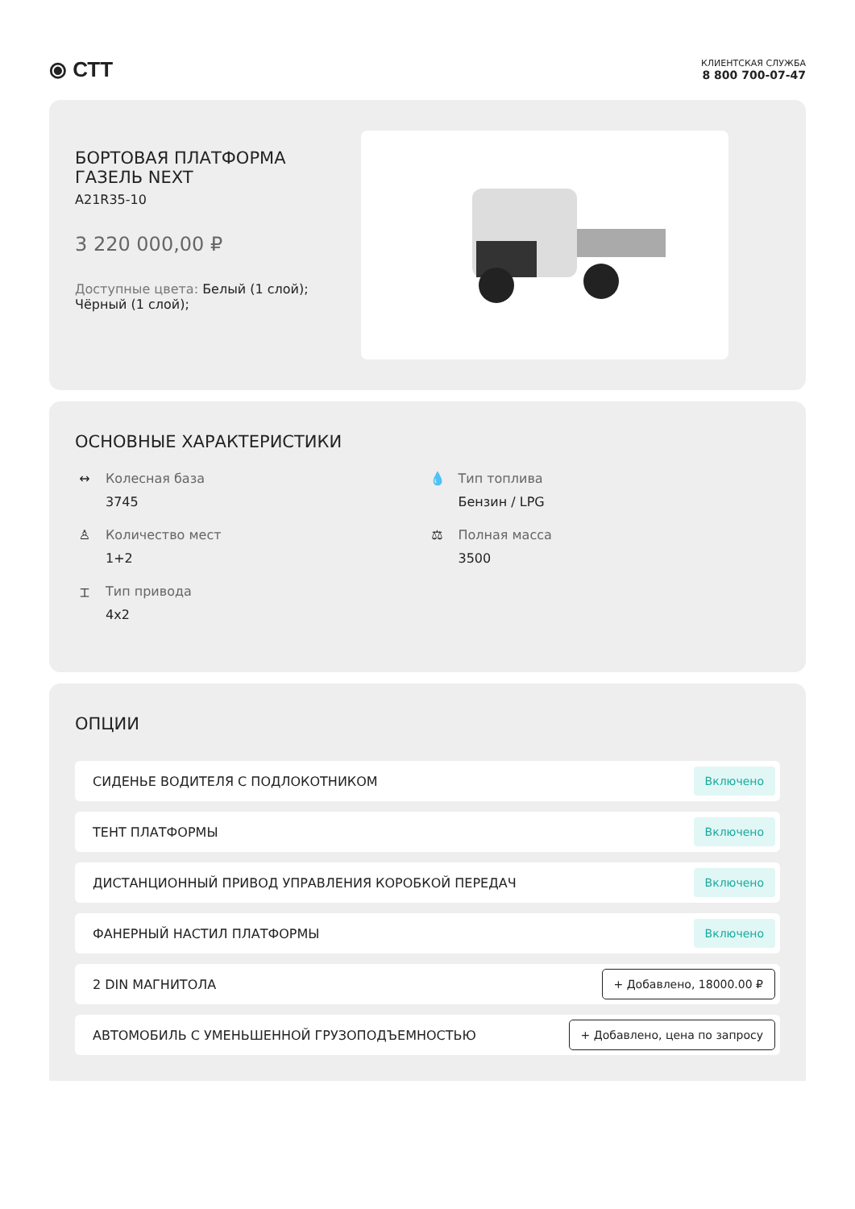⦿ СТТ
КЛИЕНТСКАЯ СЛУЖБА
8 800 700-07-47
БОРТОВАЯ ПЛАТФОРМА
ГАЗЕЛЬ NEXT
A21R35-10
3 220 000,00 ₽
Доступные цвета: Белый (1 слой);
Чёрный (1 слой);
ОСНОВНЫЕ ХАРАКТЕРИСТИКИ
↔ Колесная база
3745
💧 Тип топлива
Бензин / LPG
♙ Количество мест
1+2
⚖ Полная масса
3500
⌶ Тип привода
4x2
ОПЦИИ
СИДЕНЬЕ ВОДИТЕЛЯ С ПОДЛОКОТНИКОМ Включено
ТЕНТ ПЛАТФОРМЫ Включено
ДИСТАНЦИОННЫЙ ПРИВОД УПРАВЛЕНИЯ КОРОБКОЙ ПЕРЕДАЧ Включено
ФАНЕРНЫЙ НАСТИЛ ПЛАТФОРМЫ Включено
2 DIN МАГНИТОЛА + Добавлено, 18000.00 ₽
АВТОМОБИЛЬ С УМЕНЬШЕННОЙ ГРУЗОПОДЪЕМНОСТЬЮ + Добавлено, цена по запросу